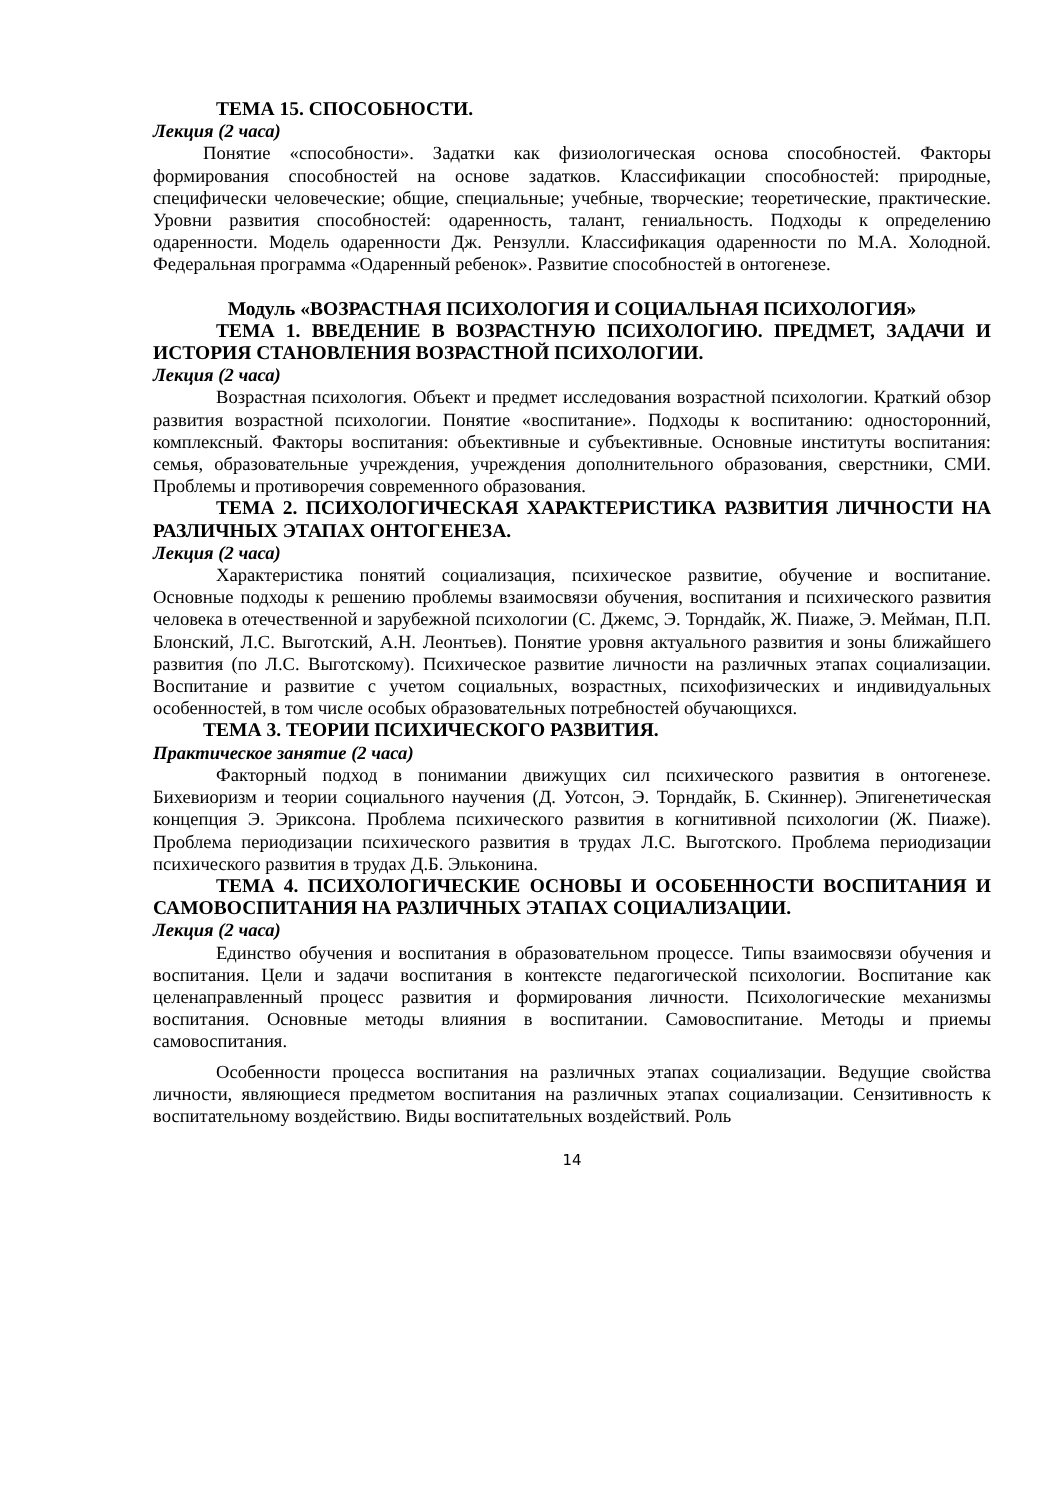ТЕМА 15. СПОСОБНОСТИ.
Лекция (2 часа)
Понятие «способности». Задатки как физиологическая основа способностей. Факторы формирования способностей на основе задатков. Классификации способностей: природные, специфически человеческие; общие, специальные; учебные, творческие; теоретические, практические. Уровни развития способностей: одаренность, талант, гениальность. Подходы к определению одаренности. Модель одаренности Дж. Рензулли. Классификация одаренности по М.А. Холодной. Федеральная программа «Одаренный ребенок». Развитие способностей в онтогенезе.
Модуль «ВОЗРАСТНАЯ ПСИХОЛОГИЯ И СОЦИАЛЬНАЯ ПСИХОЛОГИЯ»
ТЕМА 1. ВВЕДЕНИЕ В ВОЗРАСТНУЮ ПСИХОЛОГИЮ. ПРЕДМЕТ, ЗАДАЧИ И ИСТОРИЯ СТАНОВЛЕНИЯ ВОЗРАСТНОЙ ПСИХОЛОГИИ.
Лекция (2 часа)
Возрастная психология. Объект и предмет исследования возрастной психологии. Краткий обзор развития возрастной психологии. Понятие «воспитание». Подходы к воспитанию: односторонний, комплексный. Факторы воспитания: объективные и субъективные. Основные институты воспитания: семья, образовательные учреждения, учреждения дополнительного образования, сверстники, СМИ. Проблемы и противоречия современного образования.
ТЕМА 2. ПСИХОЛОГИЧЕСКАЯ ХАРАКТЕРИСТИКА РАЗВИТИЯ ЛИЧНОСТИ НА РАЗЛИЧНЫХ ЭТАПАХ ОНТОГЕНЕЗА.
Лекция (2 часа)
Характеристика понятий социализация, психическое развитие, обучение и воспитание. Основные подходы к решению проблемы взаимосвязи обучения, воспитания и психического развития человека в отечественной и зарубежной психологии (С. Джемс, Э. Торндайк, Ж. Пиаже, Э. Мейман, П.П. Блонский, Л.С. Выготский, А.Н. Леонтьев). Понятие уровня актуального развития и зоны ближайшего развития (по Л.С. Выготскому). Психическое развитие личности на различных этапах социализации. Воспитание и развитие с учетом социальных, возрастных, психофизических и индивидуальных особенностей, в том числе особых образовательных потребностей обучающихся.
ТЕМА 3. ТЕОРИИ ПСИХИЧЕСКОГО РАЗВИТИЯ.
Практическое занятие (2 часа)
Факторный подход в понимании движущих сил психического развития в онтогенезе. Бихевиоризм и теории социального научения (Д. Уотсон, Э. Торндайк, Б. Скиннер). Эпигенетическая концепция Э. Эриксона. Проблема психического развития в когнитивной психологии (Ж. Пиаже). Проблема периодизации психического развития в трудах Л.С. Выготского. Проблема периодизации психического развития в трудах Д.Б. Эльконина.
ТЕМА 4. ПСИХОЛОГИЧЕСКИЕ ОСНОВЫ И ОСОБЕННОСТИ ВОСПИТАНИЯ И САМОВОСПИТАНИЯ НА РАЗЛИЧНЫХ ЭТАПАХ СОЦИАЛИЗАЦИИ.
Лекция (2 часа)
Единство обучения и воспитания в образовательном процессе. Типы взаимосвязи обучения и воспитания. Цели и задачи воспитания в контексте педагогической психологии. Воспитание как целенаправленный процесс развития и формирования личности. Психологические механизмы воспитания. Основные методы влияния в воспитании. Самовоспитание. Методы и приемы самовоспитания.
Особенности процесса воспитания на различных этапах социализации. Ведущие свойства личности, являющиеся предметом воспитания на различных этапах социализации. Сензитивность к воспитательному воздействию. Виды воспитательных воздействий. Роль
14